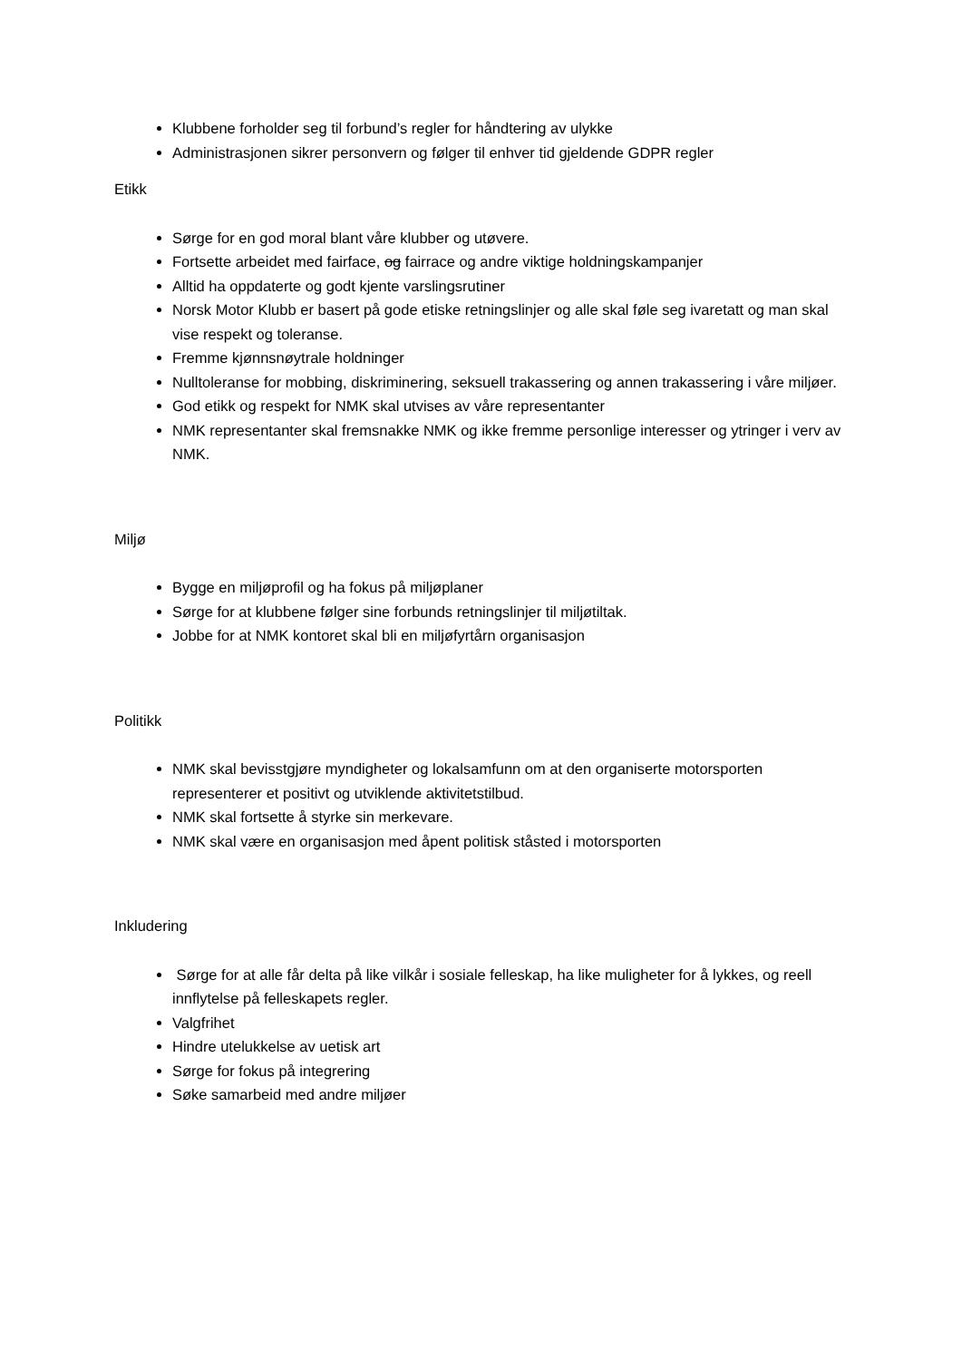Klubbene forholder seg til forbund’s regler for håndtering av ulykke
Administrasjonen sikrer personvern og følger til enhver tid gjeldende GDPR regler
Etikk
Sørge for en god moral blant våre klubber og utøvere.
Fortsette arbeidet med fairface, og fairrace og andre viktige holdningskampanjer
Alltid ha oppdaterte og godt kjente varslingsrutiner
Norsk Motor Klubb er basert på gode etiske retningslinjer og alle skal føle seg ivaretatt og man skal vise respekt og toleranse.
Fremme kjønnsnøytrale holdninger
Nulltoleranse for mobbing, diskriminering, seksuell trakassering og annen trakassering i våre miljøer.
God etikk og respekt for NMK skal utvises av våre representanter
NMK representanter skal fremsnakke NMK og ikke fremme personlige interesser og ytringer i verv av NMK.
Miljø
Bygge en miljøprofil og ha fokus på miljøplaner
Sørge for at klubbene følger sine forbunds retningslinjer til miljøtiltak.
Jobbe for at NMK kontoret skal bli en miljøfyrtårn organisasjon
Politikk
NMK skal bevisstgjøre myndigheter og lokalsamfunn om at den organiserte motorsporten representerer et positivt og utviklende aktivitetstilbud.
NMK skal fortsette å styrke sin merkevare.
NMK skal være en organisasjon med åpent politisk ståsted i motorsporten
Inkludering
Sørge for at alle får delta på like vilkår i sosiale felleskap, ha like muligheter for å lykkes, og reell innflytelse på felleskapets regler.
Valgfrihet
Hindre utelukkelse av uetisk art
Sørge for fokus på integrering
Søke samarbeid med andre miljøer